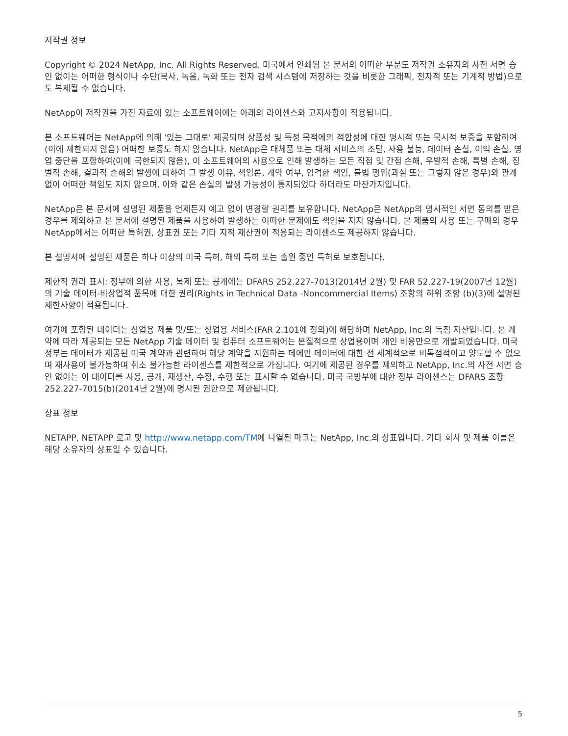저작권 정보
Copyright © 2024 NetApp, Inc. All Rights Reserved. 미국에서 인쇄됨 본 문서의 어떠한 부분도 저작권 소유자의 사전 서면 승인 없이는 어떠한 형식이나 수단(복사, 녹음, 녹화 또는 전자 검색 시스템에 저장하는 것을 비롯한 그래픽, 전자적 또는 기계적 방법)으로도 복제될 수 없습니다.
NetApp이 저작권을 가진 자료에 있는 소프트웨어에는 아래의 라이센스와 고지사항이 적용됩니다.
본 소프트웨어는 NetApp에 의해 '있는 그대로' 제공되며 상품성 및 특정 목적에의 적합성에 대한 명시적 또는 묵시적 보증을 포함하여(이에 제한되지 않음) 어떠한 보증도 하지 않습니다. NetApp은 대체품 또는 대체 서비스의 조달, 사용 불능, 데이터 손실, 이익 손실, 영업 중단을 포함하여(이에 국한되지 않음), 이 소프트웨어의 사용으로 인해 발생하는 모든 직접 및 간접 손해, 우발적 손해, 특별 손해, 징벌적 손해, 결과적 손해의 발생에 대하여 그 발생 이유, 책임론, 계약 여부, 엄격한 책임, 불법 행위(과실 또는 그렇지 않은 경우)와 관계없이 어떠한 책임도 지지 않으며, 이와 같은 손실의 발생 가능성이 통지되었다 하더라도 마찬가지입니다.
NetApp은 본 문서에 설명된 제품을 언제든지 예고 없이 변경할 권리를 보유합니다. NetApp은 NetApp의 명시적인 서면 동의를 받은 경우를 제외하고 본 문서에 설명된 제품을 사용하여 발생하는 어떠한 문제에도 책임을 지지 않습니다. 본 제품의 사용 또는 구매의 경우 NetApp에서는 어떠한 특허권, 상표권 또는 기타 지적 재산권이 적용되는 라이센스도 제공하지 않습니다.
본 설명서에 설명된 제품은 하나 이상의 미국 특허, 해외 특허 또는 출원 중인 특허로 보호됩니다.
제한적 권리 표시: 정부에 의한 사용, 복제 또는 공개에는 DFARS 252.227-7013(2014년 2월) 및 FAR 52.227-19(2007년 12월)의 기술 데이터-비상업적 품목에 대한 권리(Rights in Technical Data -Noncommercial Items) 조항의 하위 조항 (b)(3)에 설명된 제한사항이 적용됩니다.
여기에 포함된 데이터는 상업용 제품 및/또는 상업용 서비스(FAR 2.101에 정의)에 해당하며 NetApp, Inc.의 독점 자산입니다. 본 계약에 따라 제공되는 모든 NetApp 기술 데이터 및 컴퓨터 소프트웨어는 본질적으로 상업용이며 개인 비용만으로 개발되었습니다. 미국 정부는 데이터가 제공된 미국 계약과 관련하여 해당 계약을 지원하는 데에만 데이터에 대한 전 세계적으로 비독점적이고 양도할 수 없으며 재사용이 불가능하며 취소 불가능한 라이센스를 제한적으로 가집니다. 여기에 제공된 경우를 제외하고 NetApp, Inc.의 사전 서면 승인 없이는 이 데이터를 사용, 공개, 재생산, 수정, 수행 또는 표시할 수 없습니다. 미국 국방부에 대한 정부 라이센스는 DFARS 조항 252.227-7015(b)(2014년 2월)에 명시된 권한으로 제한됩니다.
상표 정보
NETAPP, NETAPP 로고 및 http://www.netapp.com/TM에 나열된 마크는 NetApp, Inc.의 상표입니다. 기타 회사 및 제품 이름은 해당 소유자의 상표일 수 있습니다.
5